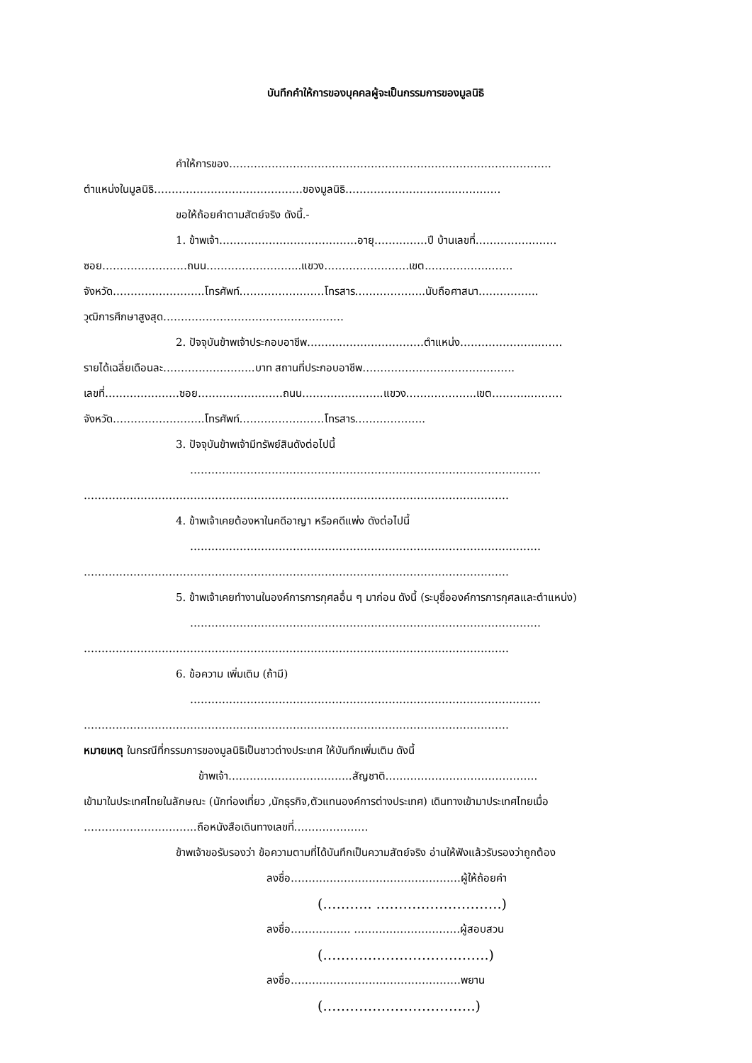บันทึกคำให้การของบุคคลผู้จะเป็นกรรมการของมูลนิธิ
คำให้การของ……………………………………………………………………………….
ตำแหน่งในมูลนิธิ……………………………………ของมูลนิธิ…………………………..…………
ขอให้ถ้อยคำตามสัตย์จริง ดังนี้.-
1. ข้าพเจ้า…………………………………อายุ……………ปี บ้านเลขที่……………..……
ซอย……………………ถนน……………………...แขวง……………………เขต..……………..……
จังหวัด……………………..โทรศัพท์……………………โทรสาร………………..นับถือศาสนา……………..
วุฒิการศึกษาสูงสุด……………………………………………
2. ปัจจุบันข้าพเจ้าประกอบอาชีพ……………………………ตำแหน่ง…………………..……
รายได้เฉลี่ยเดือนละ……………………..บาท สถานที่ประกอบอาชีพ…………………………………….
เลขที่…………………ซอย……………………ถนน…………………..แขวง………………..เขต………..………
จังหวัด……………………..โทรศัพท์……………………โทรสาร………………..
3. ปัจจุบันข้าพเจ้ามีทรัพย์สินดังต่อไปนี้
………………………………………………………………………………………
…………………………………………………………………………………………………………
4. ข้าพเจ้าเคยต้องหาในคดีอาญา หรือคดีแพ่ง ดังต่อไปนี้
………………………………………………………………………………………
…………………………………………………………………………………………………………
5. ข้าพเจ้าเคยทำงานในองค์การการกุศลอื่น ๆ มาก่อน ดังนี้ (ระบุชื่อองค์การการกุศลและตำแหน่ง)
………………………………………………………………………………………
…………………………………………………………………………………………………………
6. ข้อความ เพิ่มเติม (ถ้ามี)
………………………………………………………………………………………
…………………………………………………………………………………………………………
หมายเหตุ ในกรณีที่กรรมการของมูลนิธิเป็นชาวต่างประเทศ ให้บันทึกเพิ่มเติม ดังนี้
ข้าพเจ้า……………………………..สัญชาติ…………………………………….
เข้ามาในประเทศไทยในลักษณะ (นักท่องเที่ยว ,นักธุรกิจ,ตัวแทนองค์การต่างประเทศ) เดินทางเข้ามาประเทศไทยเมื่อ
…………………………..ถือหนังสือเดินทางเลขที่…………………
ข้าพเจ้าขอรับรองว่า ข้อความตามที่ได้บันทึกเป็นความสัตย์จริง อ่านให้ฟังแล้วรับรองว่าถูกต้อง
ลงชื่อ…………………………………………ผู้ให้ถ้อยคำ
(……….. ……………………….)
ลงชื่อ…………….. …………………………ผู้สอบสวน
(……………………………….)
ลงชื่อ…………………………………………พยาน
(…………………………….)